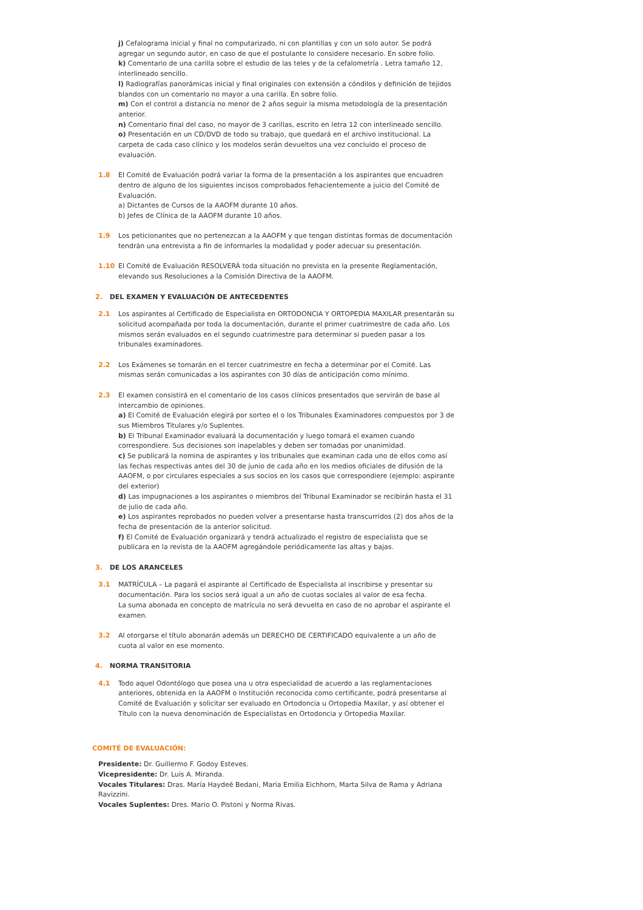j) Cefalograma inicial y final no computarizado, ni con plantillas y con un solo autor. Se podrá agregar un segundo autor, en caso de que el postulante lo considere necesario. En sobre folio.
k) Comentario de una carilla sobre el estudio de las teles y de la cefalometría . Letra tamaño 12, interlineado sencillo.
l) Radiografías panorámicas inicial y final originales con extensión a cóndilos y definición de tejidos blandos con un comentario no mayor a una carilla. En sobre folio.
m) Con el control a distancia no menor de 2 años seguir la misma metodología de la presentación anterior.
n) Comentario final del caso, no mayor de 3 carillas, escrito en letra 12 con interlineado sencillo.
o) Presentación en un CD/DVD de todo su trabajo, que quedará en el archivo institucional. La carpeta de cada caso clínico y los modelos serán devueltos una vez concluido el proceso de evaluación.
1.8 El Comité de Evaluación podrá variar la forma de la presentación a los aspirantes que encuadren dentro de alguno de los siguientes incisos comprobados fehacientemente a juicio del Comité de Evaluación.
a) Dictantes de Cursos de la AAOFM durante 10 años.
b) Jefes de Clínica de la AAOFM durante 10 años.
1.9 Los peticionantes que no pertenezcan a la AAOFM y que tengan distintas formas de documentación tendrán una entrevista a fin de informarles la modalidad y poder adecuar su presentación.
1.10 El Comité de Evaluación RESOLVERÁ toda situación no prevista en la presente Reglamentación, elevando sus Resoluciones a la Comisión Directiva de la AAOFM.
2. DEL EXAMEN Y EVALUACIÓN DE ANTECEDENTES
2.1 Los aspirantes al Certificado de Especialista en ORTODONCIA Y ORTOPEDIA MAXILAR presentarán su solicitud acompañada por toda la documentación, durante el primer cuatrimestre de cada año. Los mismos serán evaluados en el segundo cuatrimestre para determinar si pueden pasar a los tribunales examinadores.
2.2 Los Exámenes se tomarán en el tercer cuatrimestre en fecha a determinar por el Comité. Las mismas serán comunicadas a los aspirantes con 30 días de anticipación como mínimo.
2.3 El examen consistirá en el comentario de los casos clínicos presentados que servirán de base al intercambio de opiniones.
a) El Comité de Evaluación elegirá por sorteo el o los Tribunales Examinadores compuestos por 3 de sus Miembros Titulares y/o Suplentes.
b) El Tribunal Examinador evaluará la documentación y luego tomará el examen cuando correspondiere. Sus decisiones son inapelables y deben ser tomadas por unanimidad.
c) Se publicará la nomina de aspirantes y los tribunales que examinan cada uno de ellos como así las fechas respectivas antes del 30 de junio de cada año en los medios oficiales de difusión de la AAOFM, o por circulares especiales a sus socios en los casos que correspondiere (ejemplo: aspirante del exterior)
d) Las impugnaciones a los aspirantes o miembros del Tribunal Examinador se recibirán hasta el 31 de julio de cada año.
e) Los aspirantes reprobados no pueden volver a presentarse hasta transcurridos (2) dos años de la fecha de presentación de la anterior solicitud.
f) El Comité de Evaluación organizará y tendrá actualizado el registro de especialista que se publicara en la revista de la AAOFM agregándole periódicamente las altas y bajas.
3. DE LOS ARANCELES
3.1 MATRÍCULA – La pagará el aspirante al Certificado de Especialista al inscribirse y presentar su documentación. Para los socios será igual a un año de cuotas sociales al valor de esa fecha.
La suma abonada en concepto de matrícula no será devuelta en caso de no aprobar el aspirante el examen.
3.2 Al otorgarse el título abonarán además un DERECHO DE CERTIFICADO equivalente a un año de cuota al valor en ese momento.
4. NORMA TRANSITORIA
4.1 Todo aquel Odontólogo que posea una u otra especialidad de acuerdo a las reglamentaciones anteriores, obtenida en la AAOFM o Institución reconocida como certificante, podrá presentarse al Comité de Evaluación y solicitar ser evaluado en Ortodoncia u Ortopedia Maxilar, y así obtener el Título con la nueva denominación de Especialistas en Ortodoncia y Ortopedia Maxilar.
COMITÉ DE EVALUACIÓN:
Presidente: Dr. Guillermo F. Godoy Esteves.
Vicepresidente: Dr. Luís A. Miranda.
Vocales Titulares: Dras. María Haydeé Bedani, Maria Emilia Eichhorn, Marta Silva de Rama y Adriana Ravizzini.
Vocales Suplentes: Dres. Mario O. Pistoni y Norma Rivas.